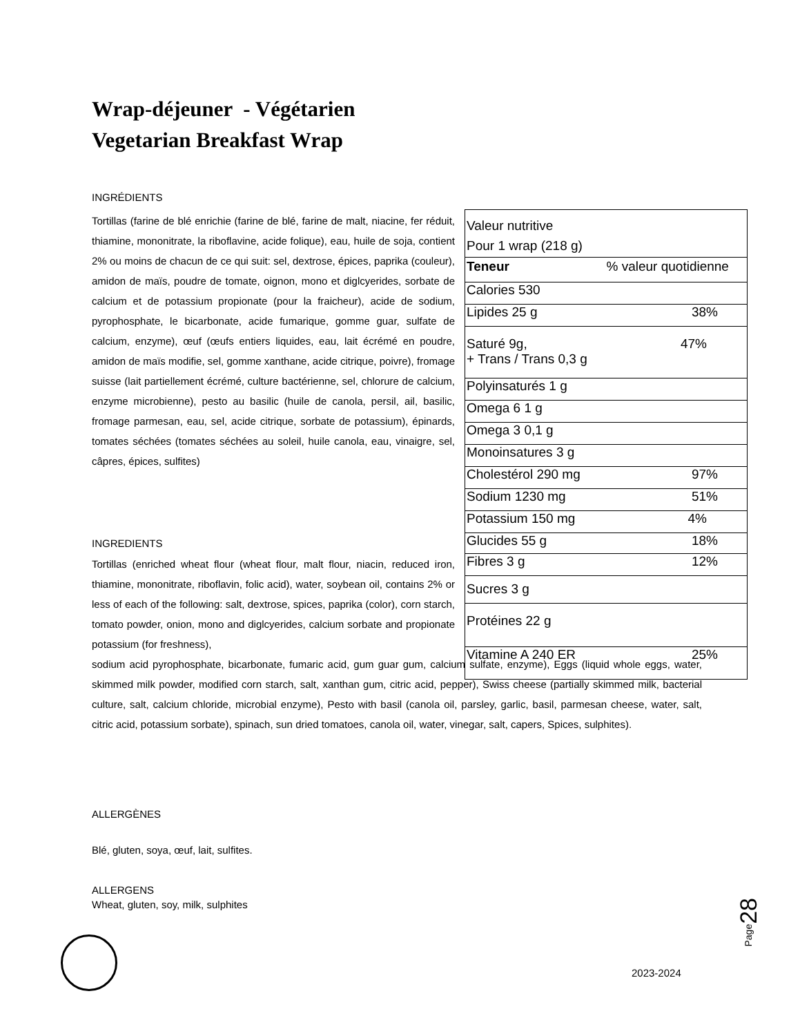Wrap-déjeuner - Végétarien
Vegetarian Breakfast Wrap
INGRÉDIENTS
Tortillas (farine de blé enrichie (farine de blé, farine de malt, niacine, fer réduit, thiamine, mononitrate, la riboflavine, acide folique), eau, huile de soja, contient 2% ou moins de chacun de ce qui suit: sel, dextrose, épices, paprika (couleur), amidon de maïs, poudre de tomate, oignon, mono et diglcyerides, sorbate de calcium et de potassium propionate (pour la fraicheur), acide de sodium, pyrophosphate, le bicarbonate, acide fumarique, gomme guar, sulfate de calcium, enzyme), œuf (œufs entiers liquides, eau, lait écrémé en poudre, amidon de maïs modifie, sel, gomme xanthane, acide citrique, poivre), fromage suisse (lait partiellement écrémé, culture bactérienne, sel, chlorure de calcium, enzyme microbienne), pesto au basilic (huile de canola, persil, ail, basilic, fromage parmesan, eau, sel, acide citrique, sorbate de potassium), épinards, tomates séchées (tomates séchées au soleil, huile canola, eau, vinaigre, sel, câpres, épices, sulfites)
| Valeur nutritive Pour 1 wrap (218 g) | |
| Teneur | % valeur quotidienne |
| Calories 530 | |
| Lipides 25 g | 38% |
| Saturé 9g, + Trans / Trans 0,3 g | 47% |
| Polyinsaturés 1 g | |
| Omega 6 1 g | |
| Omega 3 0,1 g | |
| Monoinsatures 3 g | |
| Cholestérol 290 mg | 97% |
| Sodium 1230 mg | 51% |
| Potassium 150 mg | 4% |
| Glucides 55 g | 18% |
| Fibres 3 g | 12% |
| Sucres 3 g | |
| Protéines 22 g | |
| Vitamine A 240 ER | 25% |
INGREDIENTS
Tortillas (enriched wheat flour (wheat flour, malt flour, niacin, reduced iron, thiamine, mononitrate, riboflavin, folic acid), water, soybean oil, contains 2% or less of each of the following: salt, dextrose, spices, paprika (color), corn starch, tomato powder, onion, mono and diglcyerides, calcium sorbate and propionate potassium (for freshness),
sodium acid pyrophosphate, bicarbonate, fumaric acid, gum guar gum, calcium sulfate, enzyme), Eggs (liquid whole eggs, water, skimmed milk powder, modified corn starch, salt, xanthan gum, citric acid, pepper), Swiss cheese (partially skimmed milk, bacterial culture, salt, calcium chloride, microbial enzyme), Pesto with basil (canola oil, parsley, garlic, basil, parmesan cheese, water, salt, citric acid, potassium sorbate), spinach, sun dried tomatoes, canola oil, water, vinegar, salt, capers, Spices, sulphites).
ALLERGÈNES
Blé, gluten, soya, œuf, lait, sulfites.
ALLERGENS
Wheat, gluten, soy, milk, sulphites
Page28
2023-2024